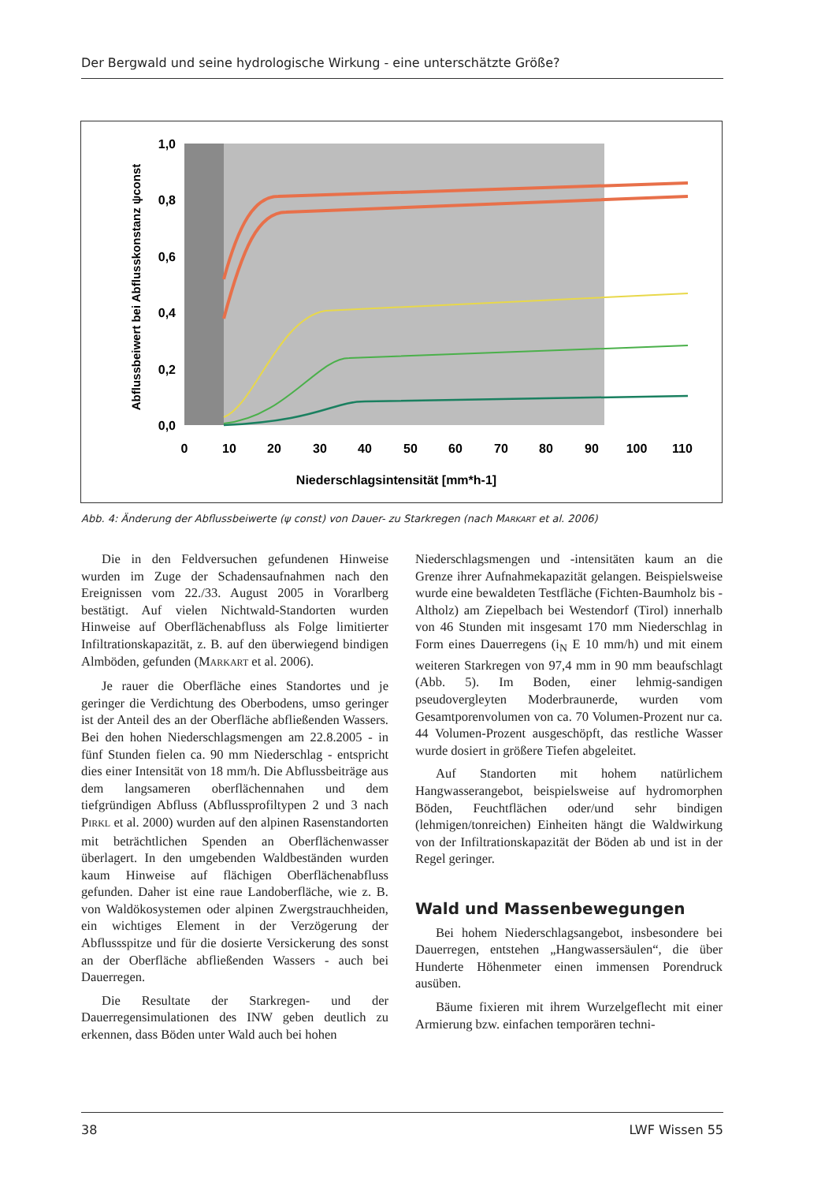Der Bergwald und seine hydrologische Wirkung - eine unterschätzte Größe?
1,0
0,8
0,6
0,4
0,2
0,0
0
10
20
30
40
50
60
70
80
90
100
110
Niederschlagsintensität [mm*h-1]
Abflussbeiwert bei Abflusskonstanz ψconst
Abb. 4: Änderung der Abflussbeiwerte (ψ const) von Dauer- zu Starkregen (nach MARKART et al. 2006)
Die in den Feldversuchen gefundenen Hinweise wurden im Zuge der Schadensaufnahmen nach den Ereignissen vom 22./33. August 2005 in Vorarlberg bestätigt. Auf vielen Nichtwald-Standorten wurden Hinweise auf Oberflächenabfluss als Folge limitierter Infiltrationskapazität, z. B. auf den überwiegend bindigen Almböden, gefunden (MARKART et al. 2006).
Je rauer die Oberfläche eines Standortes und je geringer die Verdichtung des Oberbodens, umso geringer ist der Anteil des an der Oberfläche abfließenden Wassers. Bei den hohen Niederschlagsmengen am 22.8.2005 - in fünf Stunden fielen ca. 90 mm Niederschlag - entspricht dies einer Intensität von 18 mm/h. Die Abflussbeiträge aus dem langsameren oberflächennahen und dem tiefgründigen Abfluss (Abflussprofiltypen 2 und 3 nach PIRKL et al. 2000) wurden auf den alpinen Rasenstandorten mit beträchtlichen Spenden an Oberflächenwasser überlagert. In den umgebenden Waldbeständen wurden kaum Hinweise auf flächigen Oberflächenabfluss gefunden. Daher ist eine raue Landoberfläche, wie z. B. von Waldökosystemen oder alpinen Zwergstrauchheiden, ein wichtiges Element in der Verzögerung der Abflussspitze und für die dosierte Versickerung des sonst an der Oberfläche abfließenden Wassers - auch bei Dauerregen.
Die Resultate der Starkregen- und der Dauerregensimulationen des INW geben deutlich zu erkennen, dass Böden unter Wald auch bei hohen
Niederschlagsmengen und -intensitäten kaum an die Grenze ihrer Aufnahmekapazität gelangen. Beispielsweise wurde eine bewaldeten Testfläche (Fichten-Baumholz bis -Altholz) am Ziepelbach bei Westendorf (Tirol) innerhalb von 46 Stunden mit insgesamt 170 mm Niederschlag in Form eines Dauerregens (i<sub>N</sub> E 10 mm/h) und mit einem weiteren Starkregen von 97,4 mm in 90 mm beaufschlagt (Abb. 5). Im Boden, einer lehmig-sandigen pseudovergleyten Moderbraunerde, wurden vom Gesamtporenvolumen von ca. 70 Volumen-Prozent nur ca. 44 Volumen-Prozent ausgeschöpft, das restliche Wasser wurde dosiert in größere Tiefen abgeleitet.
Auf Standorten mit hohem natürlichem Hangwasserangebot, beispielsweise auf hydromorphen Böden, Feuchtflächen oder/und sehr bindigen (lehmigen/tonreichen) Einheiten hängt die Waldwirkung von der Infiltrationskapazität der Böden ab und ist in der Regel geringer.
Wald und Massenbewegungen
Bei hohem Niederschlagsangebot, insbesondere bei Dauerregen, entstehen „Hangwassersäulen“, die über Hunderte Höhenmeter einen immensen Porendruck ausüben.
Bäume fixieren mit ihrem Wurzelgeflecht mit einer Armierung bzw. einfachen temporären techni-
38 LWF Wissen 55